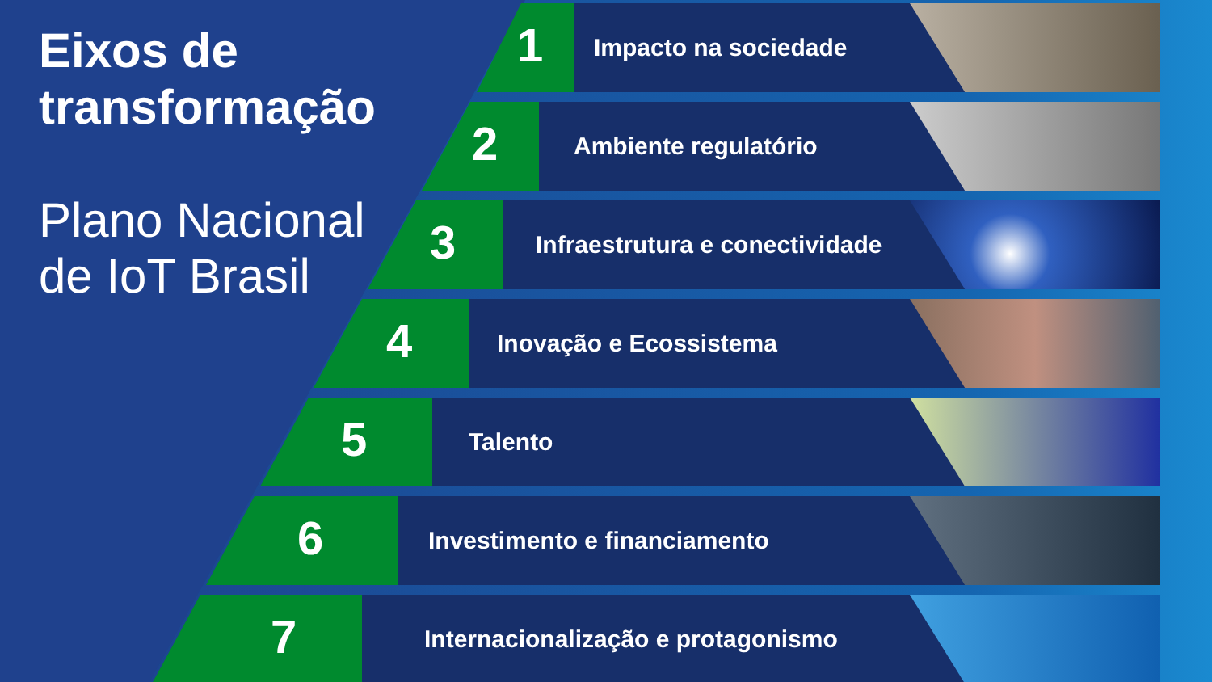Eixos de transformação
Plano Nacional de IoT Brasil
1 Impacto na sociedade
2 Ambiente regulatório
3 Infraestrutura e conectividade
4 Inovação e Ecossistema
5 Talento
6 Investimento e financiamento
7 Internacionalização e protagonismo